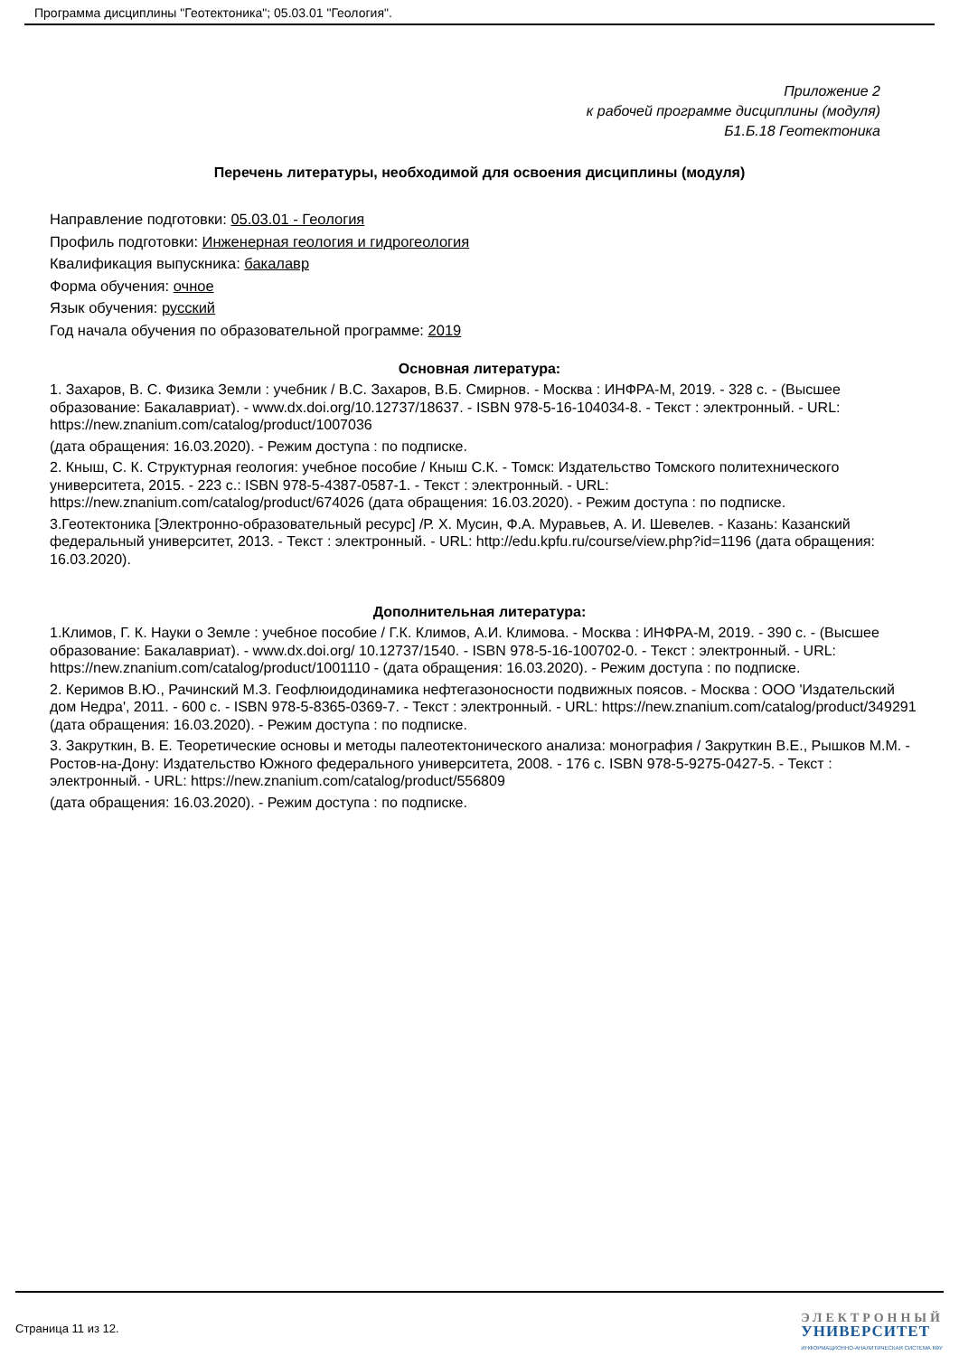Программа дисциплины "Геотектоника"; 05.03.01 "Геология".
Приложение 2
к рабочей программе дисциплины (модуля)
Б1.Б.18 Геотектоника
Перечень литературы, необходимой для освоения дисциплины (модуля)
Направление подготовки: 05.03.01 - Геология
Профиль подготовки: Инженерная геология и гидрогеология
Квалификация выпускника: бакалавр
Форма обучения: очное
Язык обучения: русский
Год начала обучения по образовательной программе: 2019
Основная литература:
1. Захаров, В. С. Физика Земли : учебник / В.С. Захаров, В.Б. Смирнов. - Москва : ИНФРА-М, 2019. - 328 с. - (Высшее образование: Бакалавриат). - www.dx.doi.org/10.12737/18637. - ISBN 978-5-16-104034-8. - Текст : электронный. - URL: https://new.znanium.com/catalog/product/1007036
(дата обращения: 16.03.2020). - Режим доступа : по подписке.
2. Кныш, С. К. Структурная геология: учебное пособие / Кныш С.К. - Томск: Издательство Томского политехнического университета, 2015. - 223 с.: ISBN 978-5-4387-0587-1. - Текст : электронный. - URL: https://new.znanium.com/catalog/product/674026 (дата обращения: 16.03.2020). - Режим доступа : по подписке.
3.Геотектоника [Электронно-образовательный ресурс] /Р. Х. Мусин, Ф.А. Муравьев, А. И. Шевелев. - Казань: Казанский федеральный университет, 2013. - Текст : электронный. - URL: http://edu.kpfu.ru/course/view.php?id=1196 (дата обращения: 16.03.2020).
Дополнительная литература:
1.Климов, Г. К. Науки о Земле : учебное пособие / Г.К. Климов, А.И. Климова. - Москва : ИНФРА-М, 2019. - 390 с. - (Высшее образование: Бакалавриат). - www.dx.doi.org/ 10.12737/1540. - ISBN 978-5-16-100702-0. - Текст : электронный. - URL: https://new.znanium.com/catalog/product/1001110 - (дата обращения: 16.03.2020). - Режим доступа : по подписке.
2. Керимов В.Ю., Рачинский М.З. Геофлюидодинамика нефтегазоносности подвижных поясов. - Москва : ООО 'Издательский дом Недра', 2011. - 600 с. - ISBN 978-5-8365-0369-7. - Текст : электронный. - URL: https://new.znanium.com/catalog/product/349291 (дата обращения: 16.03.2020). - Режим доступа : по подписке.
3. Закруткин, В. Е. Теоретические основы и методы палеотектонического анализа: монография / Закруткин В.Е., Рышков М.М. - Ростов-на-Дону: Издательство Южного федерального университета, 2008. - 176 с. ISBN 978-5-9275-0427-5. - Текст : электронный. - URL: https://new.znanium.com/catalog/product/556809
(дата обращения: 16.03.2020). - Режим доступа : по подписке.
Страница 11 из 12.
ЭЛЕКТРОННЫЙ
УНИВЕРСИТЕТ
ИНФОРМАЦИОННО-АНАЛИТИЧЕСКАЯ СИСТЕМА КФУ